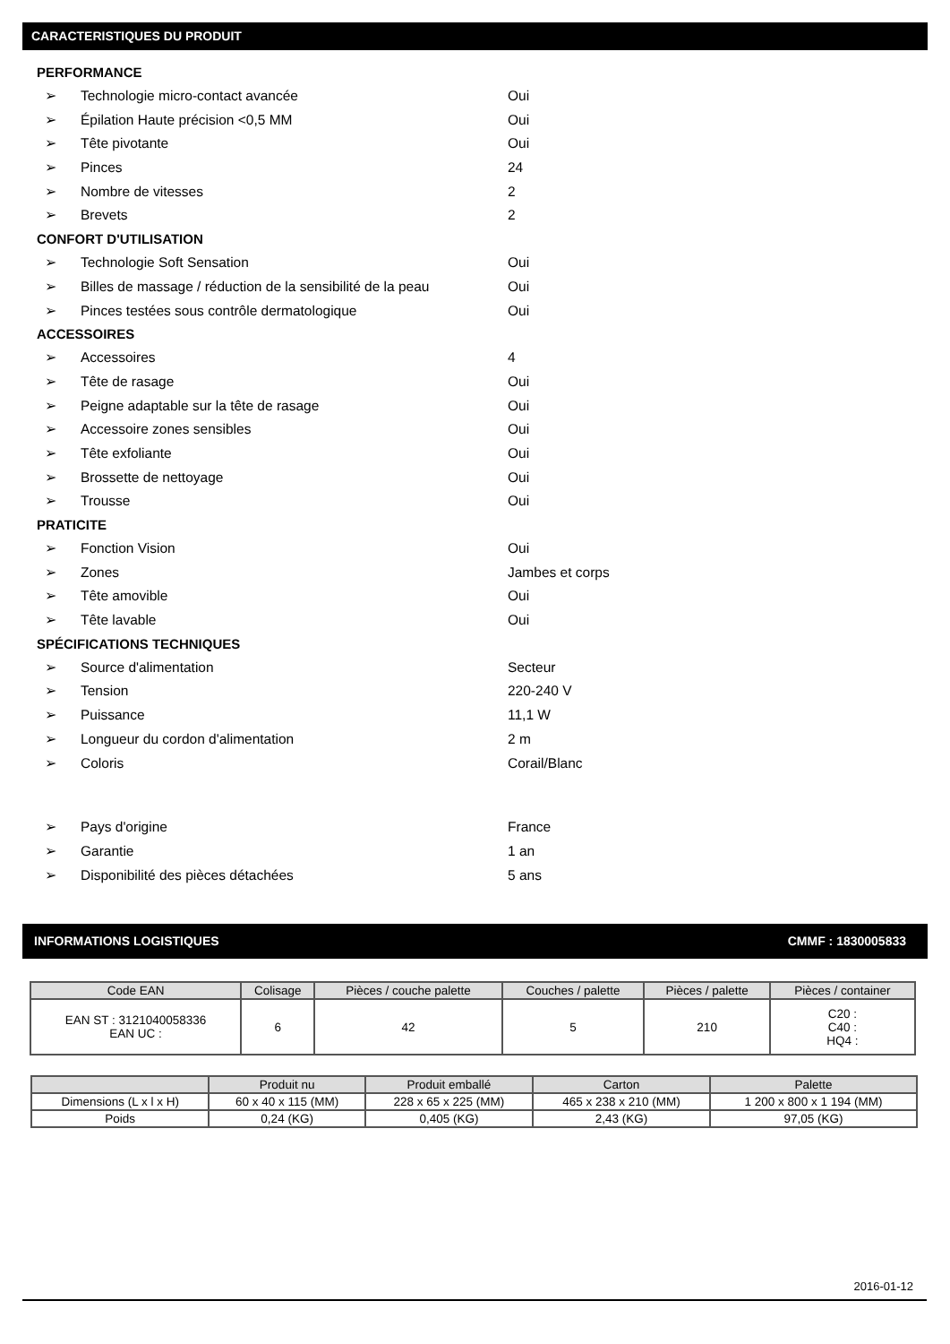CARACTERISTIQUES DU PRODUIT
PERFORMANCE
➢ Technologie micro-contact avancée Oui
➢ Épilation Haute précision <0,5 MM Oui
➢ Tête pivotante Oui
➢ Pinces 24
➢ Nombre de vitesses 2
➢ Brevets 2
CONFORT D'UTILISATION
➢ Technologie Soft Sensation Oui
➢ Billes de massage / réduction de la sensibilité de la peau Oui
➢ Pinces testées sous contrôle dermatologique Oui
ACCESSOIRES
➢ Accessoires 4
➢ Tête de rasage Oui
➢ Peigne adaptable sur la tête de rasage Oui
➢ Accessoire zones sensibles Oui
➢ Tête exfoliante Oui
➢ Brossette de nettoyage Oui
➢ Trousse Oui
PRATICITE
➢ Fonction Vision Oui
➢ Zones Jambes et corps
➢ Tête amovible Oui
➢ Tête lavable Oui
SPÉCIFICATIONS TECHNIQUES
➢ Source d'alimentation Secteur
➢ Tension 220-240 V
➢ Puissance 11,1 W
➢ Longueur du cordon d'alimentation 2 m
➢ Coloris Corail/Blanc
➢ Pays d'origine France
➢ Garantie 1 an
➢ Disponibilité des pièces détachées 5 ans
INFORMATIONS LOGISTIQUES CMMF : 1830005833
| Code EAN | Colisage | Pièces / couche palette | Couches / palette | Pièces / palette | Pièces / container |
| --- | --- | --- | --- | --- | --- |
| EAN ST : 3121040058336 EAN UC : | 6 | 42 | 5 | 210 | C20 : C40 : HQ4 : |
| | Produit nu | Produit emballé | Carton | Palette |
| --- | --- | --- | --- | --- |
| Dimensions (L x l x H) | 60 x 40 x 115 (MM) | 228 x 65 x 225 (MM) | 465 x 238 x 210 (MM) | 1 200 x 800 x 1 194 (MM) |
| Poids | 0,24 (KG) | 0,405 (KG) | 2,43 (KG) | 97,05 (KG) |
2016-01-12